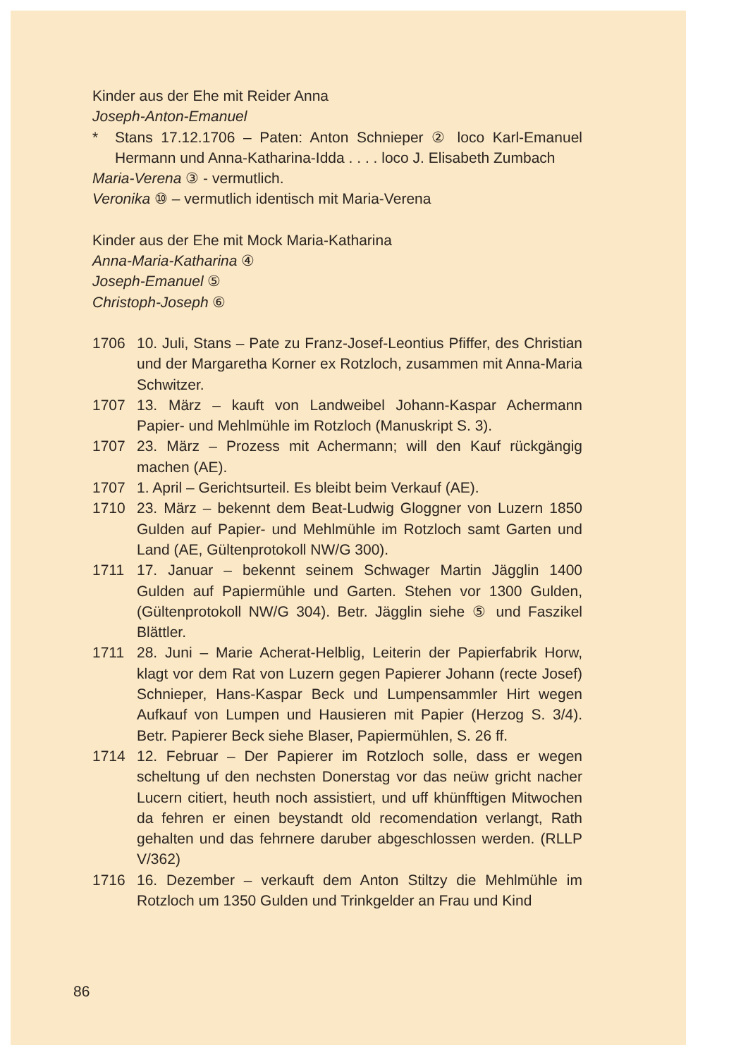Kinder aus der Ehe mit Reider Anna
Joseph-Anton-Emanuel
* Stans 17.12.1706 – Paten: Anton Schnieper ② loco Karl-Emanuel Hermann und Anna-Katharina-Idda . . . . loco J. Elisabeth Zumbach
Maria-Verena ③ - vermutlich.
Veronika ⑩ – vermutlich identisch mit Maria-Verena
Kinder aus der Ehe mit Mock Maria-Katharina
Anna-Maria-Katharina ④
Joseph-Emanuel ⑤
Christoph-Joseph ⑥
1706 10. Juli, Stans – Pate zu Franz-Josef-Leontius Pfiffer, des Christian und der Margaretha Korner ex Rotzloch, zusammen mit Anna-Maria Schwitzer.
1707 13. März – kauft von Landweibel Johann-Kaspar Achermann Papier- und Mehlmühle im Rotzloch (Manuskript S. 3).
1707 23. März – Prozess mit Achermann; will den Kauf rückgängig machen (AE).
1707 1. April – Gerichtsurteil. Es bleibt beim Verkauf (AE).
1710 23. März – bekennt dem Beat-Ludwig Gloggner von Luzern 1850 Gulden auf Papier- und Mehlmühle im Rotzloch samt Garten und Land (AE, Gültenprotokoll NW/G 300).
1711 17. Januar – bekennt seinem Schwager Martin Jägglin 1400 Gulden auf Papiermühle und Garten. Stehen vor 1300 Gulden, (Gültenprotokoll NW/G 304). Betr. Jägglin siehe ⑤ und Faszikel Blättler.
1711 28. Juni – Marie Acherat-Helblig, Leiterin der Papierfabrik Horw, klagt vor dem Rat von Luzern gegen Papierer Johann (recte Josef) Schnieper, Hans-Kaspar Beck und Lumpensammler Hirt wegen Aufkauf von Lumpen und Hausieren mit Papier (Herzog S. 3/4). Betr. Papierer Beck siehe Blaser, Papiermühlen, S. 26 ff.
1714 12. Februar – Der Papierer im Rotzloch solle, dass er wegen scheltung uf den nechsten Donerstag vor das neüw gricht nacher Lucern citiert, heuth noch assistiert, und uff khünfftigen Mitwochen da fehren er einen beystandt old recomendation verlangt, Rath gehalten und das fehrnere daruber abgeschlossen werden. (RLLP V/362)
1716 16. Dezember – verkauft dem Anton Stiltzy die Mehlmühle im Rotzloch um 1350 Gulden und Trinkgelder an Frau und Kind
86